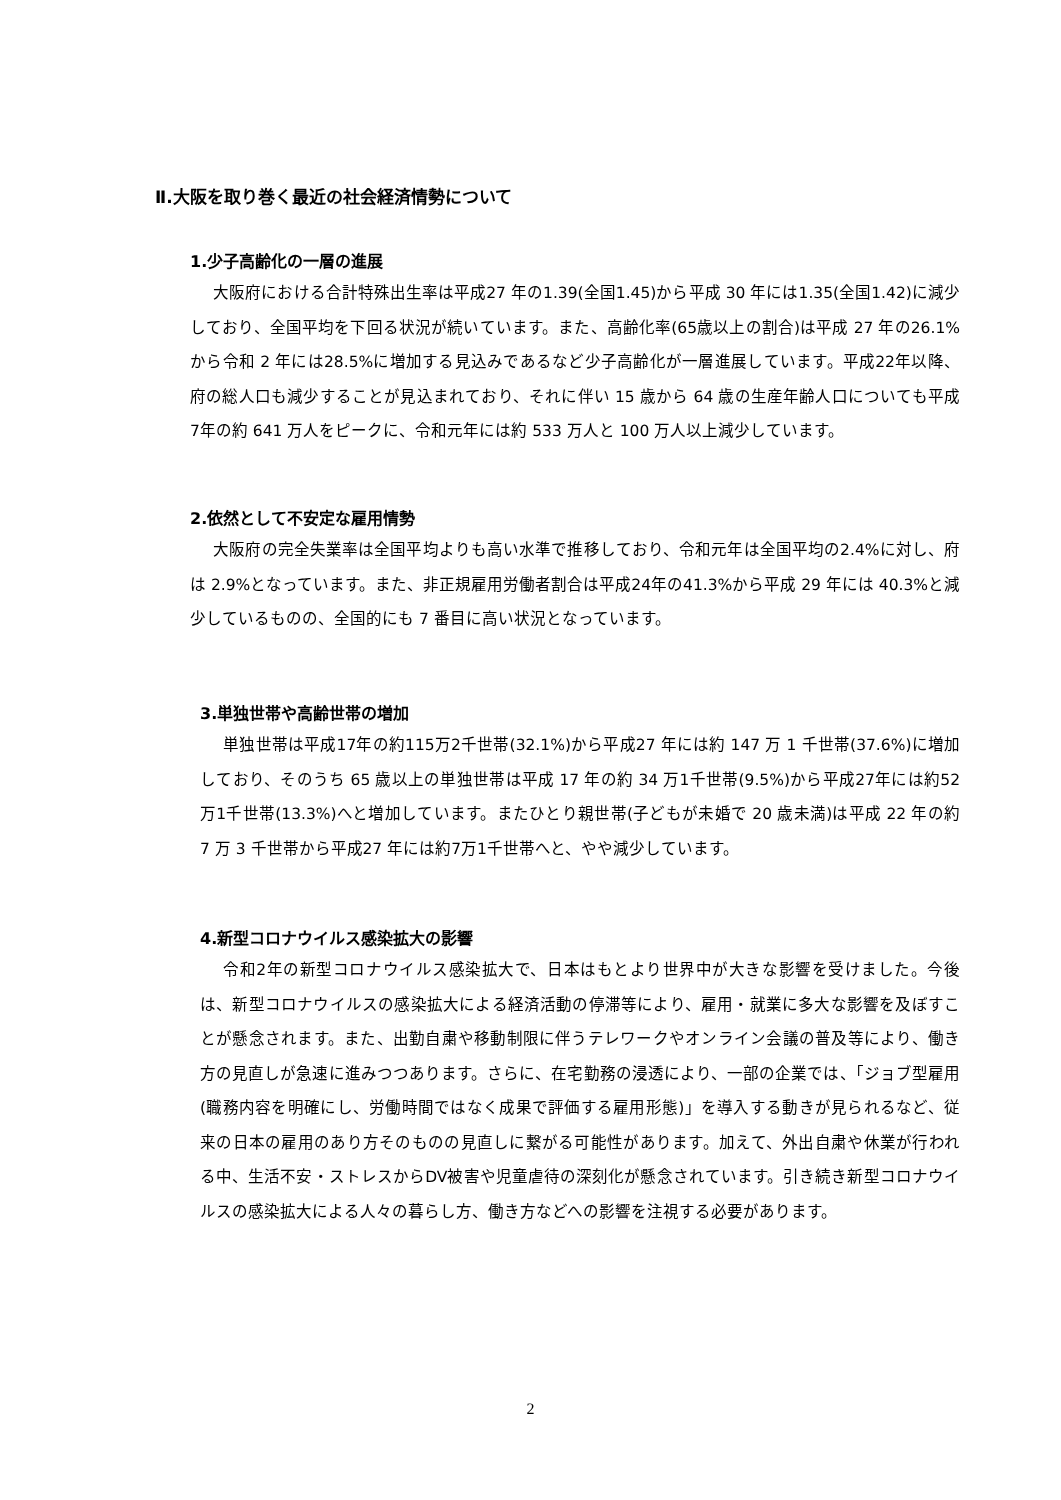Ⅱ.大阪を取り巻く最近の社会経済情勢について
1.少子高齢化の一層の進展
大阪府における合計特殊出生率は平成27 年の1.39(全国1.45)から平成 30 年には1.35(全国1.42)に減少しており、全国平均を下回る状況が続いています。また、高齢化率(65歳以上の割合)は平成 27 年の26.1%から令和 2 年には28.5%に増加する見込みであるなど少子高齢化が一層進展しています。平成22年以降、府の総人口も減少することが見込まれており、それに伴い 15 歳から 64 歳の生産年齢人口についても平成7年の約 641 万人をピークに、令和元年には約 533 万人と 100 万人以上減少しています。
2.依然として不安定な雇用情勢
大阪府の完全失業率は全国平均よりも高い水準で推移しており、令和元年は全国平均の2.4%に対し、府は 2.9%となっています。また、非正規雇用労働者割合は平成24年の41.3%から平成 29 年には 40.3%と減少しているものの、全国的にも 7 番目に高い状況となっています。
3.単独世帯や高齢世帯の増加
単独世帯は平成17年の約115万2千世帯(32.1%)から平成27 年には約 147 万 1 千世帯(37.6%)に増加しており、そのうち 65 歳以上の単独世帯は平成 17 年の約 34 万1千世帯(9.5%)から平成27年には約52万1千世帯(13.3%)へと増加しています。またひとり親世帯(子どもが未婚で 20 歳未満)は平成 22 年の約 7 万 3 千世帯から平成27 年には約7万1千世帯へと、やや減少しています。
4.新型コロナウイルス感染拡大の影響
令和2年の新型コロナウイルス感染拡大で、日本はもとより世界中が大きな影響を受けました。今後は、新型コロナウイルスの感染拡大による経済活動の停滞等により、雇用・就業に多大な影響を及ぼすことが懸念されます。また、出勤自粛や移動制限に伴うテレワークやオンライン会議の普及等により、働き方の見直しが急速に進みつつあります。さらに、在宅勤務の浸透により、一部の企業では、「ジョブ型雇用(職務内容を明確にし、労働時間ではなく成果で評価する雇用形態)」を導入する動きが見られるなど、従来の日本の雇用のあり方そのものの見直しに繋がる可能性があります。加えて、外出自粛や休業が行われる中、生活不安・ストレスからDV被害や児童虐待の深刻化が懸念されています。引き続き新型コロナウイルスの感染拡大による人々の暮らし方、働き方などへの影響を注視する必要があります。
2